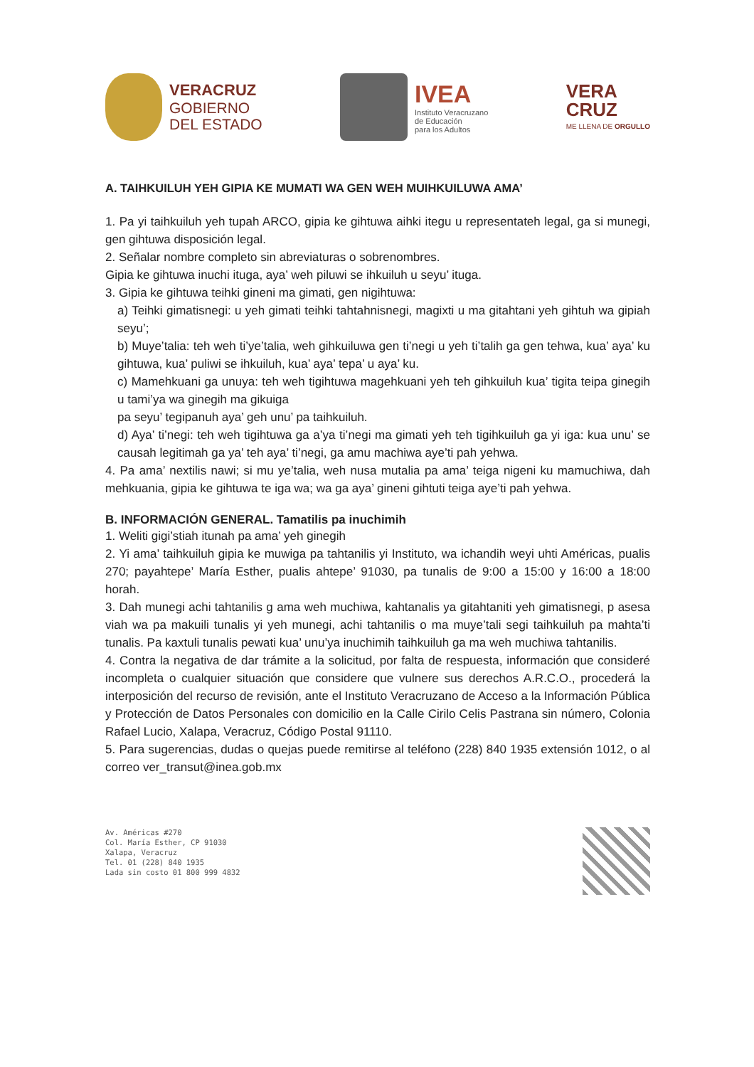VERACRUZ
GOBIERNO
DEL ESTADO
IVEA
Instituto Veracruzano
de Educación
para los Adultos
VERA
CRUZ
ME LLENA DE ORGULLO
A. TAIHKUILUH YEH GIPIA KE MUMATI WA GEN WEH MUIHKUILUWA AMA’
1. Pa yi taihkuiluh yeh tupah ARCO, gipia ke gihtuwa aihki itegu u representateh legal, ga si munegi, gen gihtuwa disposición legal.
2. Señalar nombre completo sin abreviaturas o sobrenombres.
Gipia ke gihtuwa inuchi ituga, aya’ weh piluwi se ihkuiluh u seyu’ ituga.
3. Gipia ke gihtuwa teihki gineni ma gimati, gen nigihtuwa:
a) Teihki gimatisnegi: u yeh gimati teihki tahtahnisnegi, magixti u ma gitahtani yeh gihtuh wa gipiah seyu’;
b) Muye’talia: teh weh ti’ye’talia, weh gihkuiluwa gen ti’negi u yeh ti’talih ga gen tehwa, kua’ aya’ ku gihtuwa, kua’ puliwi se ihkuiluh, kua’ aya’ tepa’ u aya’ ku.
c) Mamehkuani ga unuya: teh weh tigihtuwa magehkuani yeh teh gihkuiluh kua’ tigita teipa ginegih u tami’ya wa ginegih ma gikuiga
pa seyu’ tegipanuh aya’ geh unu’ pa taihkuiluh.
d) Aya’ ti’negi: teh weh tigihtuwa ga a’ya ti’negi ma gimati yeh teh tigihkuiluh ga yi iga: kua unu’ se causah legitimah ga ya’ teh aya’ ti’negi, ga amu machiwa aye’ti pah yehwa.
4. Pa ama’ nextilis nawi; si mu ye’talia, weh nusa mutalia pa ama’ teiga nigeni ku mamuchiwa, dah mehkuania, gipia ke gihtuwa te iga wa; wa ga aya’ gineni gihtuti teiga aye’ti pah yehwa.
B. INFORMACIÓN GENERAL. Tamatilis pa inuchimih
1. Weliti gigi’stiah itunah pa ama’ yeh ginegih
2. Yi ama’ taihkuiluh gipia ke muwiga pa tahtanilis yi Instituto, wa ichandih weyi uhti Américas, pualis 270; payahtepe’ María Esther, pualis ahtepe’ 91030, pa tunalis de 9:00 a 15:00 y 16:00 a 18:00 horah.
3. Dah munegi achi tahtanilis g ama weh muchiwa, kahtanalis ya gitahtaniti yeh gimatisnegi, p asesa viah wa pa makuili tunalis yi yeh munegi, achi tahtanilis o ma muye’tali segi taihkuiluh pa mahta’ti tunalis. Pa kaxtuli tunalis pewati kua’ unu’ya inuchimih taihkuiluh ga ma weh muchiwa tahtanilis.
4. Contra la negativa de dar trámite a la solicitud, por falta de respuesta, información que consideré incompleta o cualquier situación que considere que vulnere sus derechos A.R.C.O., procederá la interposición del recurso de revisión, ante el Instituto Veracruzano de Acceso a la Información Pública y Protección de Datos Personales con domicilio en la Calle Cirilo Celis Pastrana sin número, Colonia Rafael Lucio, Xalapa, Veracruz, Código Postal 91110.
5. Para sugerencias, dudas o quejas puede remitirse al teléfono (228) 840 1935 extensión 1012, o al correo ver_transut@inea.gob.mx
Av. Américas #270
Col. María Esther, CP 91030
Xalapa, Veracruz
Tel. 01 (228) 840 1935
Lada sin costo 01 800 999 4832